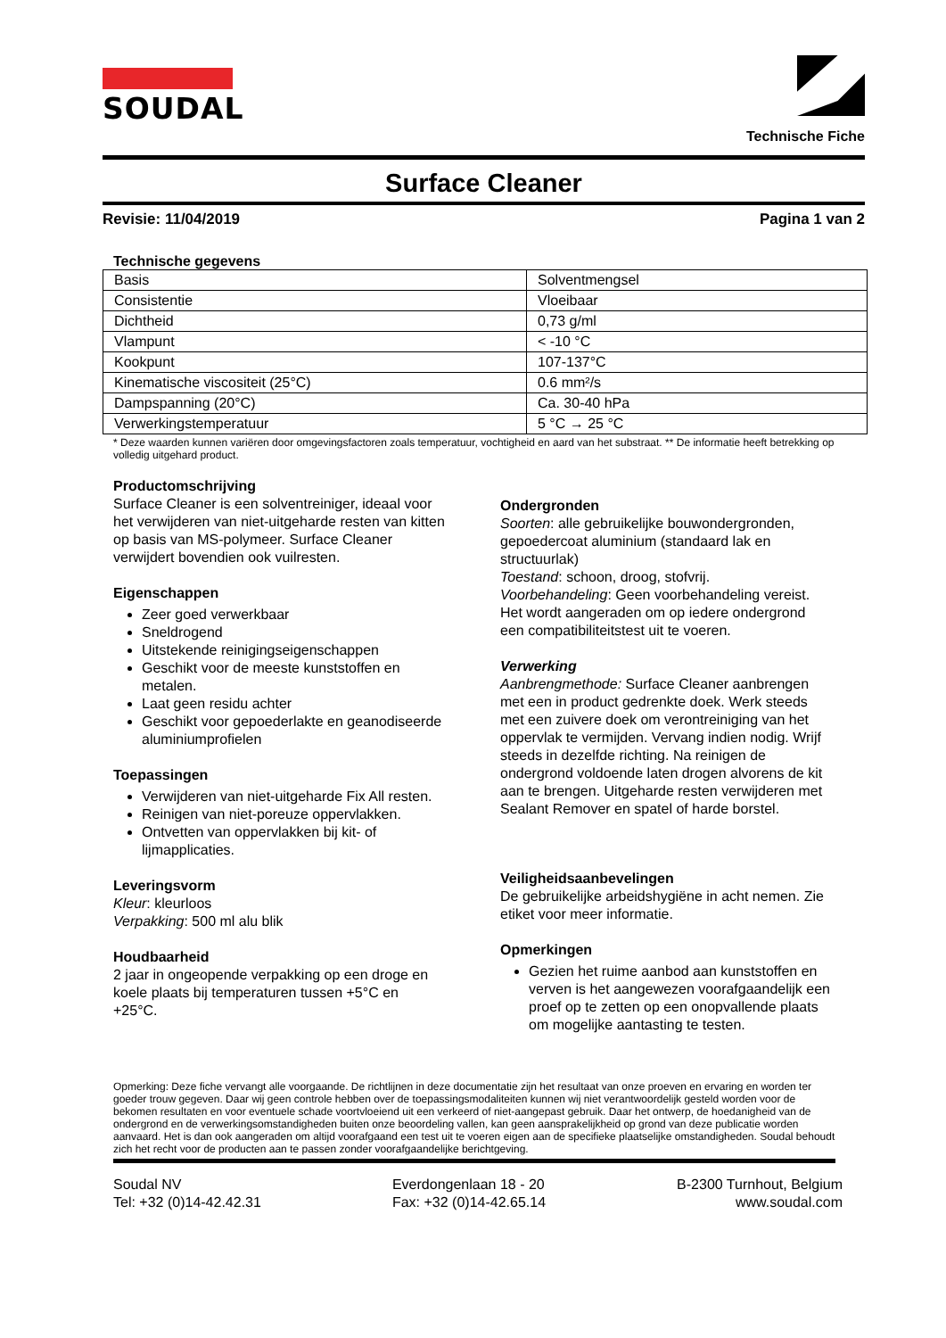SOUDAL
Technische Fiche
Surface Cleaner
Revisie: 11/04/2019 Pagina 1 van 2
Technische gegevens
| Basis | Solventmengsel |
| Consistentie | Vloeibaar |
| Dichtheid | 0,73 g/ml |
| Vlampunt | < -10 °C |
| Kookpunt | 107-137°C |
| Kinematische viscositeit (25°C) | 0.6 mm²/s |
| Dampspanning (20°C) | Ca. 30-40 hPa |
| Verwerkingstemperatuur | 5 °C → 25 °C |
* Deze waarden kunnen variëren door omgevingsfactoren zoals temperatuur, vochtigheid en aard van het substraat. ** De informatie heeft betrekking op volledig uitgehard product.
Productomschrijving
Surface Cleaner is een solventreiniger, ideaal voor het verwijderen van niet-uitgeharde resten van kitten op basis van MS-polymeer. Surface Cleaner verwijdert bovendien ook vuilresten.
Eigenschappen
Zeer goed verwerkbaar
Sneldrogend
Uitstekende reinigingseigenschappen
Geschikt voor de meeste kunststoffen en metalen.
Laat geen residu achter
Geschikt voor gepoederlakte en geanodiseerde aluminiumprofielen
Toepassingen
Verwijderen van niet-uitgeharde Fix All resten.
Reinigen van niet-poreuze oppervlakken.
Ontvetten van oppervlakken bij kit- of lijmapplicaties.
Leveringsvorm
Kleur: kleurloos
Verpakking: 500 ml alu blik
Houdbaarheid
2 jaar in ongeopende verpakking op een droge en koele plaats bij temperaturen tussen +5°C en +25°C.
Ondergronden
Soorten: alle gebruikelijke bouwondergronden, gepoedercoat aluminium (standaard lak en structuurlak)
Toestand: schoon, droog, stofvrij.
Voorbehandeling: Geen voorbehandeling vereist.
Het wordt aangeraden om op iedere ondergrond een compatibiliteitstest uit te voeren.
Verwerking
Aanbrengmethode: Surface Cleaner aanbrengen met een in product gedrenkte doek. Werk steeds met een zuivere doek om verontreiniging van het oppervlak te vermijden. Vervang indien nodig. Wrijf steeds in dezelfde richting. Na reinigen de ondergrond voldoende laten drogen alvorens de kit aan te brengen. Uitgeharde resten verwijderen met Sealant Remover en spatel of harde borstel.
Veiligheidsaanbevelingen
De gebruikelijke arbeidshygiëne in acht nemen. Zie etiket voor meer informatie.
Opmerkingen
Gezien het ruime aanbod aan kunststoffen en verven is het aangewezen voorafgaandelijk een proef op te zetten op een onopvallende plaats om mogelijke aantasting te testen.
Opmerking: Deze fiche vervangt alle voorgaande. De richtlijnen in deze documentatie zijn het resultaat van onze proeven en ervaring en worden ter goeder trouw gegeven. Daar wij geen controle hebben over de toepassingsmodaliteiten kunnen wij niet verantwoordelijk gesteld worden voor de bekomen resultaten en voor eventuele schade voortvloeiend uit een verkeerd of niet-aangepast gebruik. Daar het ontwerp, de hoedanigheid van de ondergrond en de verwerkingsomstandigheden buiten onze beoordeling vallen, kan geen aansprakelijkheid op grond van deze publicatie worden aanvaard. Het is dan ook aangeraden om altijd voorafgaand een test uit te voeren eigen aan de specifieke plaatselijke omstandigheden. Soudal behoudt zich het recht voor de producten aan te passen zonder voorafgaandelijke berichtgeving.
Soudal NV
Tel: +32 (0)14-42.42.31
Everdongenlaan 18 - 20
Fax: +32 (0)14-42.65.14
B-2300 Turnhout, Belgium
www.soudal.com